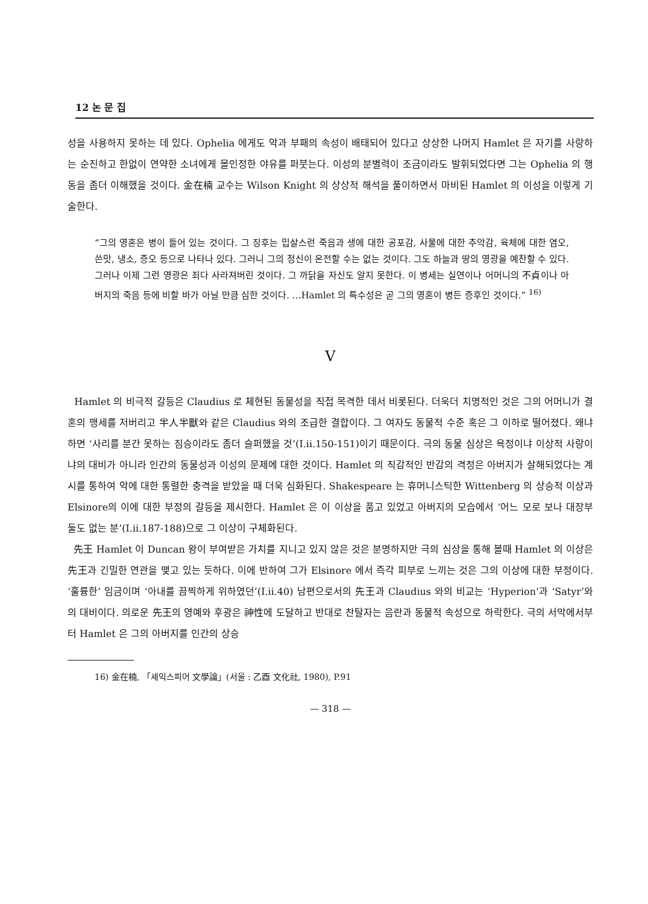12 논 문 집
성을 사용하지 못하는 데 있다. Ophelia 에게도 악과 부패의 속성이 배태되어 있다고 상상한 나머지 Hamlet 은 자기를 사랑하는 순진하고 한없이 연약한 소녀에게 몰인정한 야유를 퍼붓는다. 이성의 분별력이 조금이라도 발휘되었다면 그는 Ophelia 의 행동을 좀더 이해했을 것이다. 金在楠 교수는 Wilson Knight 의 상상적 해석을 풀이하면서 마비된 Hamlet 의 이성을 이렇게 기술한다.
“그의 영혼은 병이 들어 있는 것이다. 그 징후는 밉살스런 죽음과 생에 대한 공포감, 사물에 대한 추악감, 육체에 대한 염오, 쓴맛, 냉소, 증오 등으로 나타나 있다. 그러니 그의 정신이 온전할 수는 없는 것이다. 그도 하늘과 땅의 영광을 예찬할 수 있다. 그러나 이제 그런 영광은 죄다 사라져버린 것이다. 그 까닭을 자신도 알지 못한다. 이 병세는 실연이나 어머니의 不貞이나 아버지의 죽음 등에 비할 바가 아닐 만큼 심한 것이다. …Hamlet 의 특수성은 곧 그의 영혼이 병든 증후인 것이다.” <sup>16)</sup>
V
Hamlet 의 비극적 갈등은 Claudius 로 체현된 동물성을 직접 목격한 데서 비롯된다. 더욱더 치명적인 것은 그의 어머니가 결혼의 맹세를 저버리고 半人半獸와 같은 Claudius 와의 조급한 결합이다. 그 여자도 동물적 수준 혹은 그 이하로 떨어졌다. 왜냐하면 ‘사리를 분간 못하는 짐승이라도 좀더 슬퍼했을 것’(I.ii.150-151)이기 때문이다. 극의 동물 심상은 욕정이냐 이상적 사랑이냐의 대비가 아니라 인간의 동물성과 이성의 문제에 대한 것이다. Hamlet 의 직감적인 반감의 격정은 아버지가 살해되었다는 계시를 통하여 악에 대한 통렬한 충격을 받았을 때 더욱 심화된다. Shakespeare 는 휴머니스틱한 Wittenberg 의 상승적 이상과 Elsinore의 이에 대한 부정의 갈등을 제시한다. Hamlet 은 이 이상을 품고 있었고 아버지의 모습에서 ‘어느 모로 보나 대장부 둘도 없는 분’(I.ii.187-188)으로 그 이상이 구체화된다.
先王 Hamlet 이 Duncan 왕이 부여받은 가치를 지니고 있지 않은 것은 분명하지만 극의 심상을 통해 볼때 Hamlet 의 이상은 先王과 긴밀한 연관을 맺고 있는 듯하다. 이에 반하여 그가 Elsinore 에서 즉각 피부로 느끼는 것은 그의 이상에 대한 부정이다. ‘훌륭한’ 임금이며 ‘아내를 끔찍하게 위하였던’(I.ii.40) 남편으로서의 先王과 Claudius 와의 비교는 ‘Hyperion’과 ‘Satyr’와의 대비이다. 의로운 先王의 영예와 후광은 神性에 도달하고 반대로 찬탈자는 음란과 동물적 속성으로 하락한다. 극의 서막에서부터 Hamlet 은 그의 아버지를 인간의 상승
16) 金在楠, 「셰익스피어 文學論」(서울 : 乙酉 文化社, 1980), P.91
— 318 —